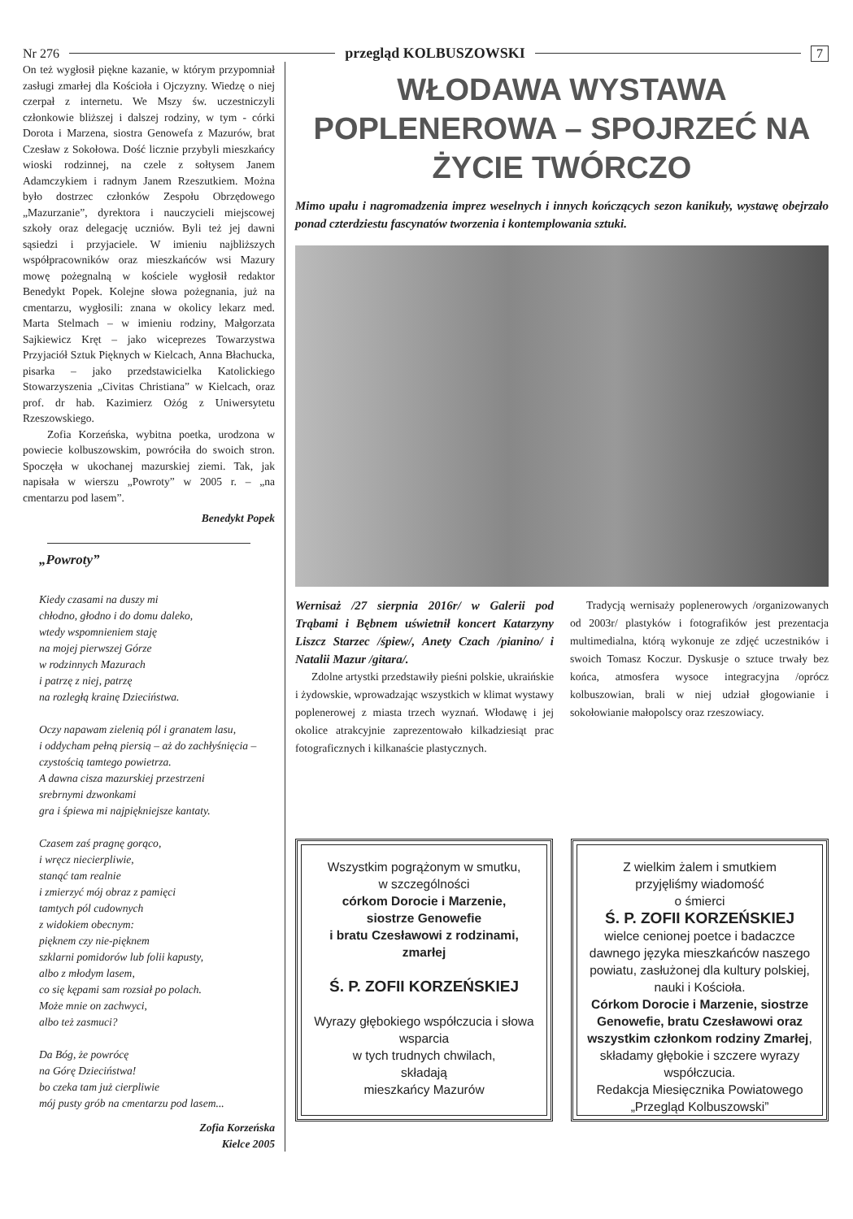Nr 276 przegląd KOLBUSZOWSKI 7
On też wygłosił piękne kazanie, w którym przypomniał zasługi zmarłej dla Kościoła i Ojczyzny. Wiedzę o niej czerpał z internetu. We Mszy św. uczestniczyli członkowie bliższej i dalszej rodziny, w tym - córki Dorota i Marzena, siostra Genowefa z Mazurów, brat Czesław z Sokołowa. Dość licznie przybyli mieszkańcy wioski rodzinnej, na czele z sołtysem Janem Adamczykiem i radnym Janem Rzeszutkiem. Można było dostrzec członków Zespołu Obrzędowego „Mazurzanie”, dyrektora i nauczycieli miejscowej szkoły oraz delegację uczniów. Byli też jej dawni sąsiedzi i przyjaciele. W imieniu najbliższych współpracowników oraz mieszkańców wsi Mazury mowę pożegnalną w kościele wygłosił redaktor Benedykt Popek. Kolejne słowa pożegnania, już na cmentarzu, wygłosili: znana w okolicy lekarz med. Marta Stelmach – w imieniu rodziny, Małgorzata Sajkiewicz Kręt – jako wiceprezes Towarzystwa Przyjaciół Sztuk Pięknych w Kielcach, Anna Błachucka, pisarka – jako przedstawicielka Katolickiego Stowarzyszenia „Civitas Christiana” w Kielcach, oraz prof. dr hab. Kazimierz Ożóg z Uniwersytetu Rzeszowskiego.
Zofia Korzeńska, wybitna poetka, urodzona w powiecie kolbuszowskim, powróciła do swoich stron. Spoczęła w ukochanej mazurskiej ziemi. Tak, jak napisała w wierszu „Powroty” w 2005 r. – „na cmentarzu pod lasem”.
Benedykt Popek
„Powroty”
Kiedy czasami na duszy mi
chłodno, głodno i do domu daleko,
wtedy wspomnieniem staję
na mojej pierwszej Górze
w rodzinnych Mazurach
i patrzę z niej, patrzę
na rozległą krainę Dzieciństwa.
Oczy napawam zielenią pól i granatem lasu,
i oddycham pełną piersią – aż do zachłyśnięcia –
czystością tamtego powietrza.
A dawna cisza mazurskiej przestrzeni
srebrnymi dzwonkami
gra i śpiewa mi najpiękniejsze kantaty.
Czasem zaś pragnę gorąco,
i wręcz niecierpliwie,
stanąć tam realnie
i zmierzyć mój obraz z pamięci
tamtych pól cudownych
z widokiem obecnym:
pięknem czy nie-pięknem
szklarni pomidorów lub folii kapusty,
albo z młodym lasem,
co się kępami sam rozsiał po polach.
Może mnie on zachwyci,
albo też zasmuci?
Da Bóg, że powrócę
na Górę Dzieciństwa!
bo czeka tam już cierpliwie
mój pusty grób na cmentarzu pod lasem...
Zofia Korzeńska
Kielce 2005
WŁODAWA WYSTAWA POPLENEROWA – SPOJRZEĆ NA ŻYCIE TWÓRCZO
Mimo upału i nagromadzenia imprez weselnych i innych kończących sezon kanikuły, wystawę obejrzało ponad czterdziestu fascynatów tworzenia i kontemplowania sztuki.
Wernisaż /27 sierpnia 2016r/ w Galerii pod Trąbami i Bębnem uświetnił koncert Katarzyny Liszcz Starzec /śpiew/, Anety Czach /pianino/ i Natalii Mazur /gitara/.
Zdolne artystki przedstawiły pieśni polskie, ukraińskie i żydowskie, wprowadzając wszystkich w klimat wystawy poplenerowej z miasta trzech wyznań. Włodawę i jej okolice atrakcyjnie zaprezentowało kilkadziesiąt prac fotograficznych i kilkanaście plastycznych.
Tradycją wernisaży poplenerowych /organizowanych od 2003r/ plastyków i fotografików jest prezentacja multimedialna, którą wykonuje ze zdjęć uczestników i swoich Tomasz Koczur. Dyskusje o sztuce trwały bez końca, atmosfera wysoce integracyjna /oprócz kolbuszowian, brali w niej udział głogowianie i sokołowianie małopolscy oraz rzeszowiacy.
Wszystkim pogrążonym w smutku,
w szczególności
córkom Dorocie i Marzenie,
siostrze Genowefie
i bratu Czesławowi z rodzinami,
zmarłej
Ś. P. ZOFII KORZEŃSKIEJ
Wyrazy głębokiego współczucia i słowa wsparcia
w tych trudnych chwilach,
składają
mieszkańcy Mazurów
Z wielkim żalem i smutkiem
przyjęliśmy wiadomość
o śmierci
Ś. P. ZOFII KORZEŃSKIEJ
wielce cenionej poetce i badaczce dawnego języka mieszkańców naszego powiatu, zasłużonej dla kultury polskiej, nauki i Kościoła.
Córkom Dorocie i Marzenie, siostrze Genowefie, bratu Czesławowi oraz wszystkim członkom rodziny Zmarłej,
składamy głębokie i szczere wyrazy współczucia.
Redakcja Miesięcznika Powiatowego „Przegląd Kolbuszowski”